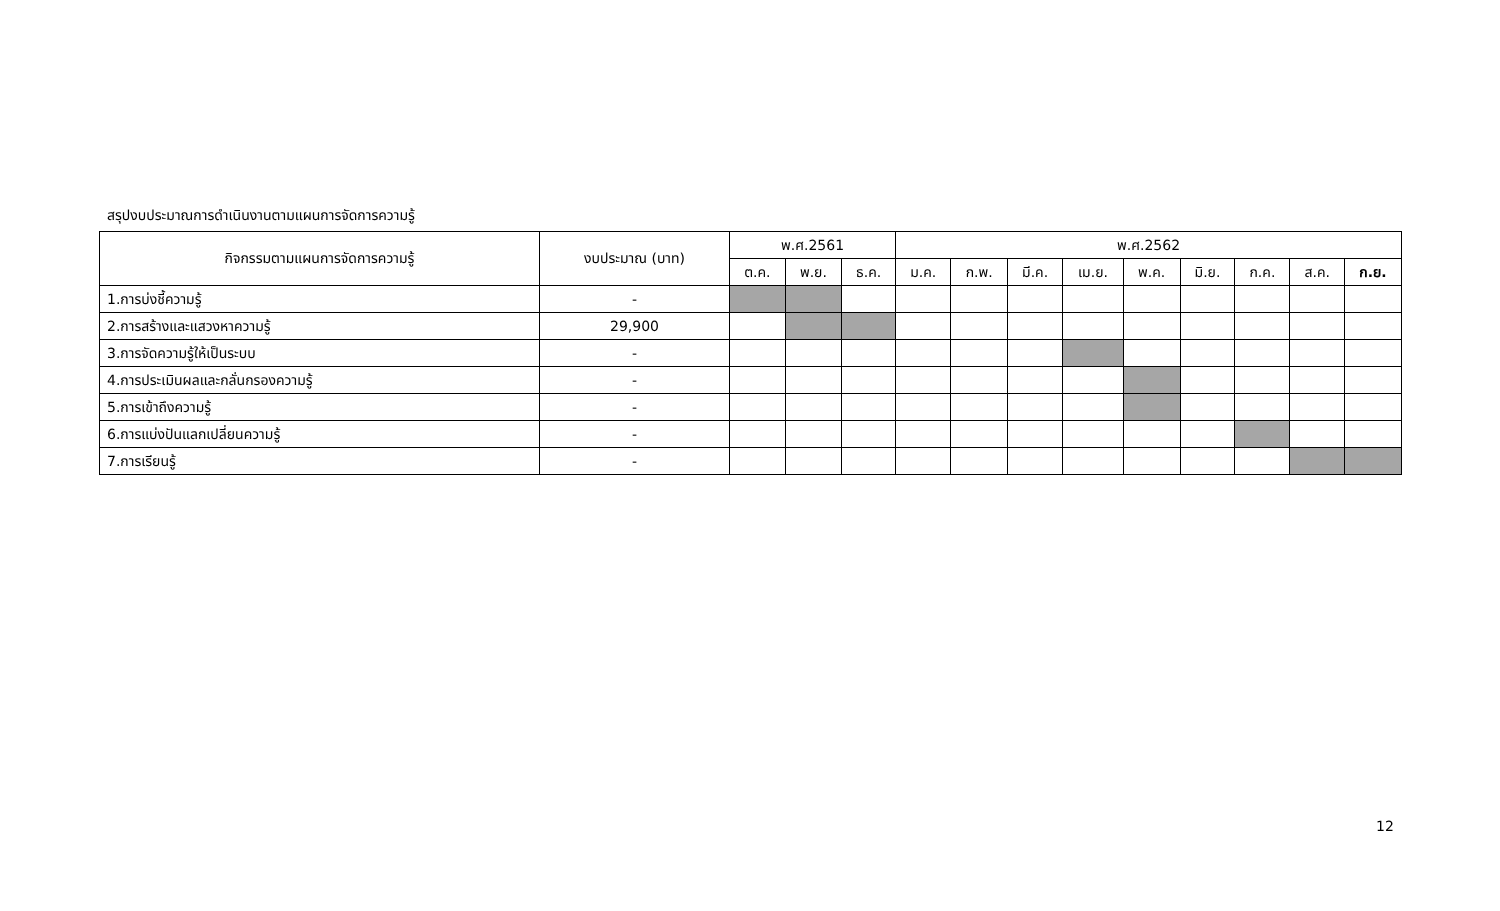สรุปงบประมาณการดำเนินงานตามแผนการจัดการความรู้
| กิจกรรมตามแผนการจัดการความรู้ | งบประมาณ (บาท) | พ.ศ.2561 | | | พ.ศ.2562 | | | | | | | | |
| --- | --- | --- | --- | --- | --- | --- | --- | --- | --- | --- | --- | --- | --- |
| | | ต.ค. | พ.ย. | ธ.ค. | ม.ค. | ก.พ. | มี.ค. | เม.ย. | พ.ค. | มิ.ย. | ก.ค. | ส.ค. | ก.ย. |
| 1.การบ่งชี้ความรู้ | - | | | | | | | | | | | | |
| 2.การสร้างและแสวงหาความรู้ | 29,900 | | | | | | | | | | | | |
| 3.การจัดความรู้ให้เป็นระบบ | - | | | | | | | | | | | | |
| 4.การประเมินผลและกลั่นกรองความรู้ | - | | | | | | | | | | | | |
| 5.การเข้าถึงความรู้ | - | | | | | | | | | | | | |
| 6.การแบ่งปันแลกเปลี่ยนความรู้ | - | | | | | | | | | | | | |
| 7.การเรียนรู้ | - | | | | | | | | | | | | |
12